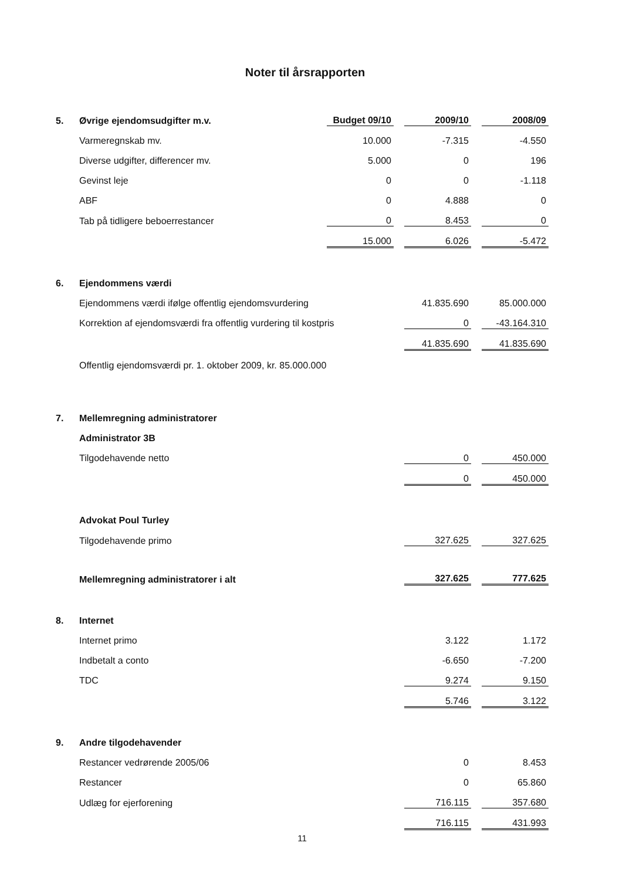Noter til årsrapporten
| 5. | Øvrige ejendomsudgifter m.v. | Budget 09/10 | | 2009/10 | | 2008/09 |
| | Varmeregnskab mv. | 10.000 | | -7.315 | | -4.550 |
| | Diverse udgifter, differencer mv. | 5.000 | | 0 | | 196 |
| | Gevinst leje | 0 | | 0 | | -1.118 |
| | ABF | 0 | | 4.888 | | 0 |
| | Tab på tidligere beboerrestancer | 0 | | 8.453 | | 0 |
| | | 15.000 | | 6.026 | | -5.472 |
| 6. | Ejendommens værdi | | | | | |
| | Ejendommens værdi ifølge offentlig ejendomsvurdering | | | 41.835.690 | | 85.000.000 |
| | Korrektion af ejendomsværdi fra offentlig vurdering til kostpris | | | 0 | | -43.164.310 |
| | | | | 41.835.690 | | 41.835.690 |
| | Offentlig ejendomsværdi pr. 1. oktober 2009, kr. 85.000.000 | | | | | |
| 7. | Mellemregning administratorer | | | | | |
| | Administrator 3B | | | | | |
| | Tilgodehavende netto | | | 0 | | 450.000 |
| | | | | 0 | | 450.000 |
| | Advokat Poul Turley | | | | | |
| | Tilgodehavende primo | | | 327.625 | | 327.625 |
| | Mellemregning administratorer i alt | | | 327.625 | | 777.625 |
| 8. | Internet | | | | | |
| | Internet primo | | | 3.122 | | 1.172 |
| | Indbetalt a conto | | | -6.650 | | -7.200 |
| | TDC | | | 9.274 | | 9.150 |
| | | | | 5.746 | | 3.122 |
| 9. | Andre tilgodehavender | | | | | |
| | Restancer vedrørende 2005/06 | | | 0 | | 8.453 |
| | Restancer | | | 0 | | 65.860 |
| | Udlæg for ejerforening | | | 716.115 | | 357.680 |
| | | | | 716.115 | | 431.993 |
11